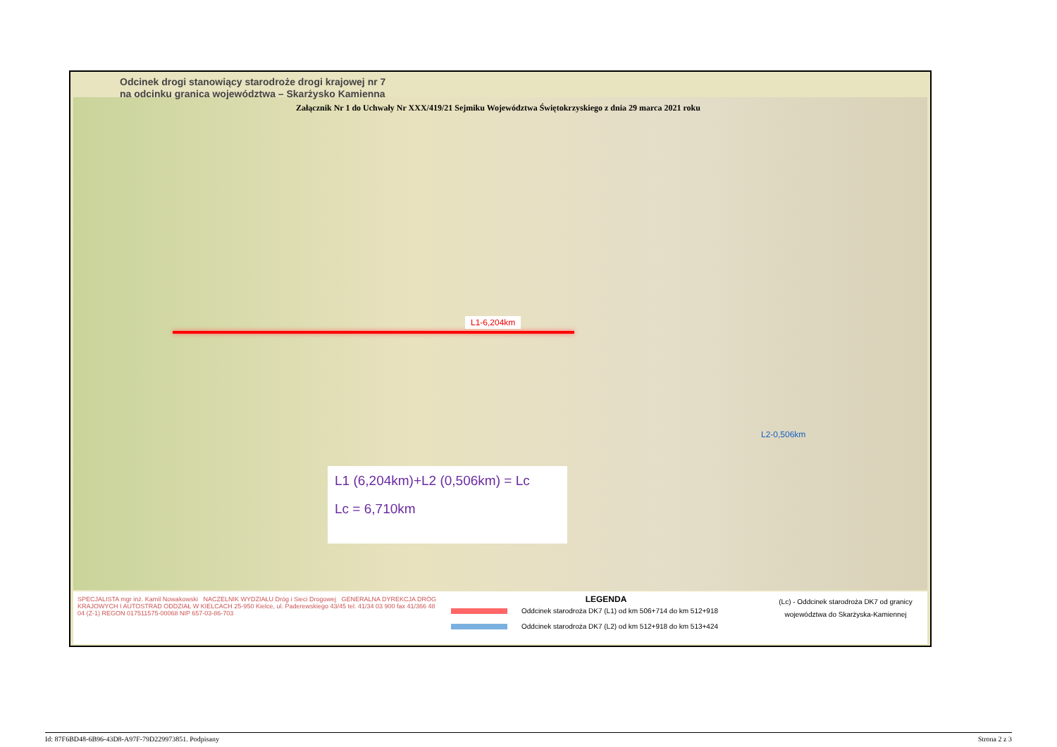Odcinek drogi stanowiący starodroże drogi krajowej nr 7
na odcinku granica województwa – Skarżysko Kamienna
Załącznik Nr 1 do Uchwały Nr XXX/419/21 Sejmiku Województwa Świętokrzyskiego z dnia 29 marca 2021 roku
L1-6,204km
L2-0,506km
L1 (6,204km)+L2 (0,506km) = Lc
Lc = 6,710km
SPECJALISTA mgr inż. Kamil Nowakowski NACZELNIK WYDZIAŁU Dróg i Sieci Drogowej GENERALNA DYREKCJA DRÓG KRAJOWYCH I AUTOSTRAD ODDZIAŁ W KIELCACH 25-950 Kielce, ul. Paderewskiego 43/45 tel. 41/34 03 900 fax 41/366 48 04 (Z-1) REGON 017511575-00068 NIP 657-03-86-703
LEGENDA
Oddcinek starodroża DK7 (L1) od km 506+714 do km 512+918
Oddcinek starodroża DK7 (L2) od km 512+918 do km 513+424
(Lc) - Oddcinek starodroża DK7 od granicy województwa do Skarżyska-Kamiennej
Id: 87F6BD48-6B96-43D8-A97F-79D229973851. Podpisany Strona 2 z 3